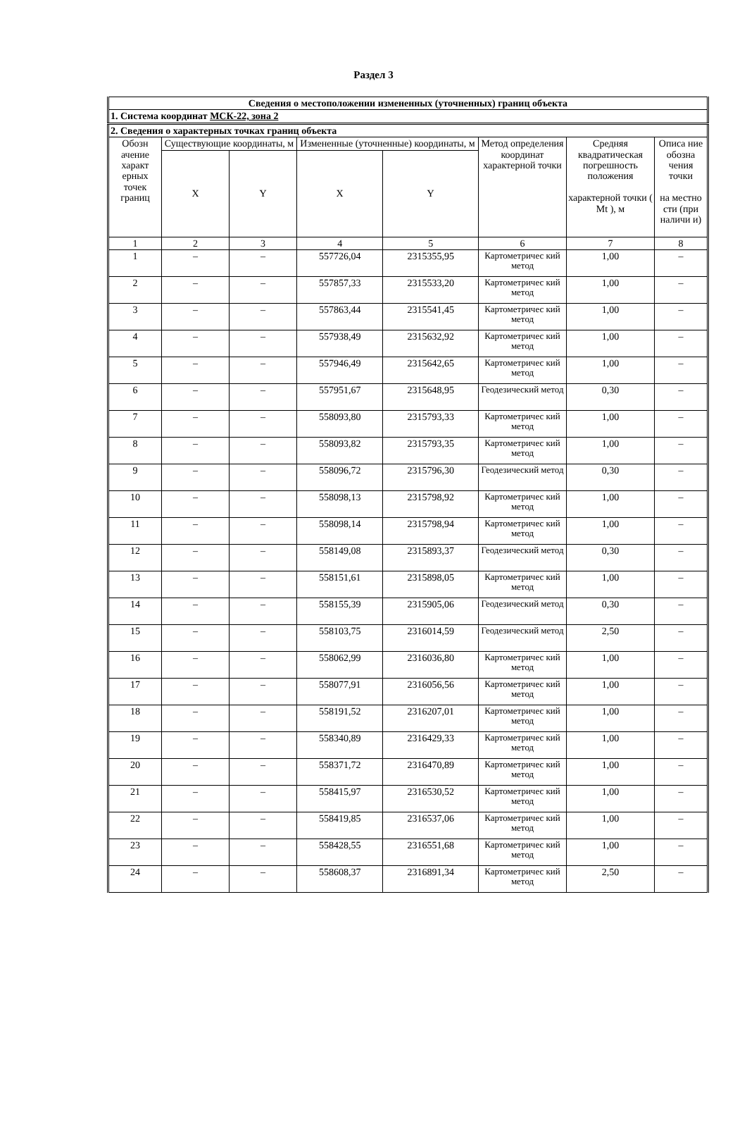Раздел 3
| Сведения о местоположении измененных (уточненных) границ объекта | | | | | | | |
| 1. Система координат МСК-22, зона 2 | | | | | | | |
| 2. Сведения о характерных точках границ объекта | | | | | | | |
| Обозн ачение характ ерных точек границ | Существующие координаты, м | | Измененные (уточненные) координаты, м | | Метод определения координат характерной точки | Средняя квадратическая погрешность положения характерной точки ( Mt ), м | Описа ние обозна чения точки на местно сти (при наличи и) |
| | X | Y | X | Y | | | |
| 1 | 2 | 3 | 4 | 5 | 6 | 7 | 8 |
| 1 | – | – | 557726,04 | 2315355,95 | Картометричес кий метод | 1,00 | – |
| 2 | – | – | 557857,33 | 2315533,20 | Картометричес кий метод | 1,00 | – |
| 3 | – | – | 557863,44 | 2315541,45 | Картометричес кий метод | 1,00 | – |
| 4 | – | – | 557938,49 | 2315632,92 | Картометричес кий метод | 1,00 | – |
| 5 | – | – | 557946,49 | 2315642,65 | Картометричес кий метод | 1,00 | – |
| 6 | – | – | 557951,67 | 2315648,95 | Геодезический метод | 0,30 | – |
| 7 | – | – | 558093,80 | 2315793,33 | Картометричес кий метод | 1,00 | – |
| 8 | – | – | 558093,82 | 2315793,35 | Картометричес кий метод | 1,00 | – |
| 9 | – | – | 558096,72 | 2315796,30 | Геодезический метод | 0,30 | – |
| 10 | – | – | 558098,13 | 2315798,92 | Картометричес кий метод | 1,00 | – |
| 11 | – | – | 558098,14 | 2315798,94 | Картометричес кий метод | 1,00 | – |
| 12 | – | – | 558149,08 | 2315893,37 | Геодезический метод | 0,30 | – |
| 13 | – | – | 558151,61 | 2315898,05 | Картометричес кий метод | 1,00 | – |
| 14 | – | – | 558155,39 | 2315905,06 | Геодезический метод | 0,30 | – |
| 15 | – | – | 558103,75 | 2316014,59 | Геодезический метод | 2,50 | – |
| 16 | – | – | 558062,99 | 2316036,80 | Картометричес кий метод | 1,00 | – |
| 17 | – | – | 558077,91 | 2316056,56 | Картометричес кий метод | 1,00 | – |
| 18 | – | – | 558191,52 | 2316207,01 | Картометричес кий метод | 1,00 | – |
| 19 | – | – | 558340,89 | 2316429,33 | Картометричес кий метод | 1,00 | – |
| 20 | – | – | 558371,72 | 2316470,89 | Картометричес кий метод | 1,00 | – |
| 21 | – | – | 558415,97 | 2316530,52 | Картометричес кий метод | 1,00 | – |
| 22 | – | – | 558419,85 | 2316537,06 | Картометричес кий метод | 1,00 | – |
| 23 | – | – | 558428,55 | 2316551,68 | Картометричес кий метод | 1,00 | – |
| 24 | – | – | 558608,37 | 2316891,34 | Картометричес кий метод | 2,50 | – |